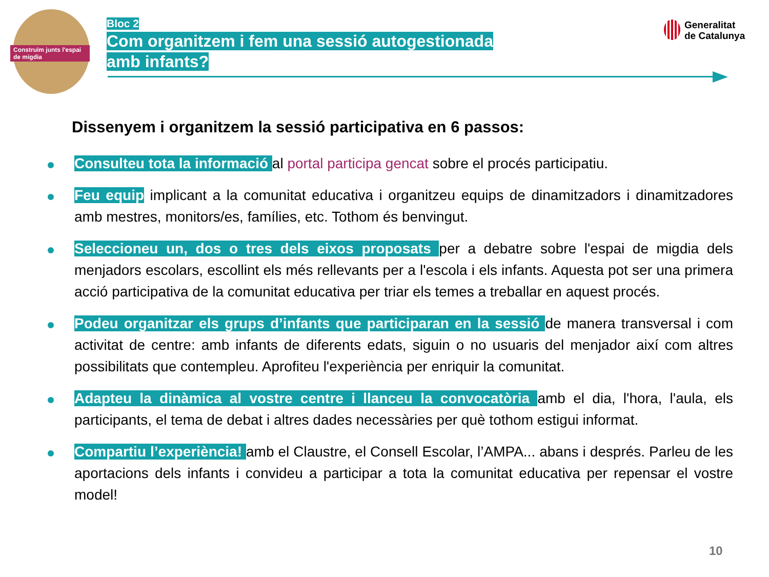Construïm junts l'espai de migdia
Bloc 2
Com organitzem i fem una sessió autogestionada
amb infants?
Generalitat
de Catalunya
Dissenyem i organitzem la sessió participativa en 6 passos:
Consulteu tota la informació al portal participa gencat sobre el procés participatiu.
Feu equip implicant a la comunitat educativa i organitzeu equips de dinamitzadors i dinamitzadores amb mestres, monitors/es, famílies, etc. Tothom és benvingut.
Seleccioneu un, dos o tres dels eixos proposats per a debatre sobre l'espai de migdia dels menjadors escolars, escollint els més rellevants per a l'escola i els infants. Aquesta pot ser una primera acció participativa de la comunitat educativa per triar els temes a treballar en aquest procés.
Podeu organitzar els grups d’infants que participaran en la sessió de manera transversal i com activitat de centre: amb infants de diferents edats, siguin o no usuaris del menjador així com altres possibilitats que contempleu. Aprofiteu l'experiència per enriquir la comunitat.
Adapteu la dinàmica al vostre centre i llanceu la convocatòria amb el dia, l'hora, l'aula, els participants, el tema de debat i altres dades necessàries per què tothom estigui informat.
Compartiu l’experiència! amb el Claustre, el Consell Escolar, l’AMPA... abans i després. Parleu de les aportacions dels infants i convideu a participar a tota la comunitat educativa per repensar el vostre model!
10